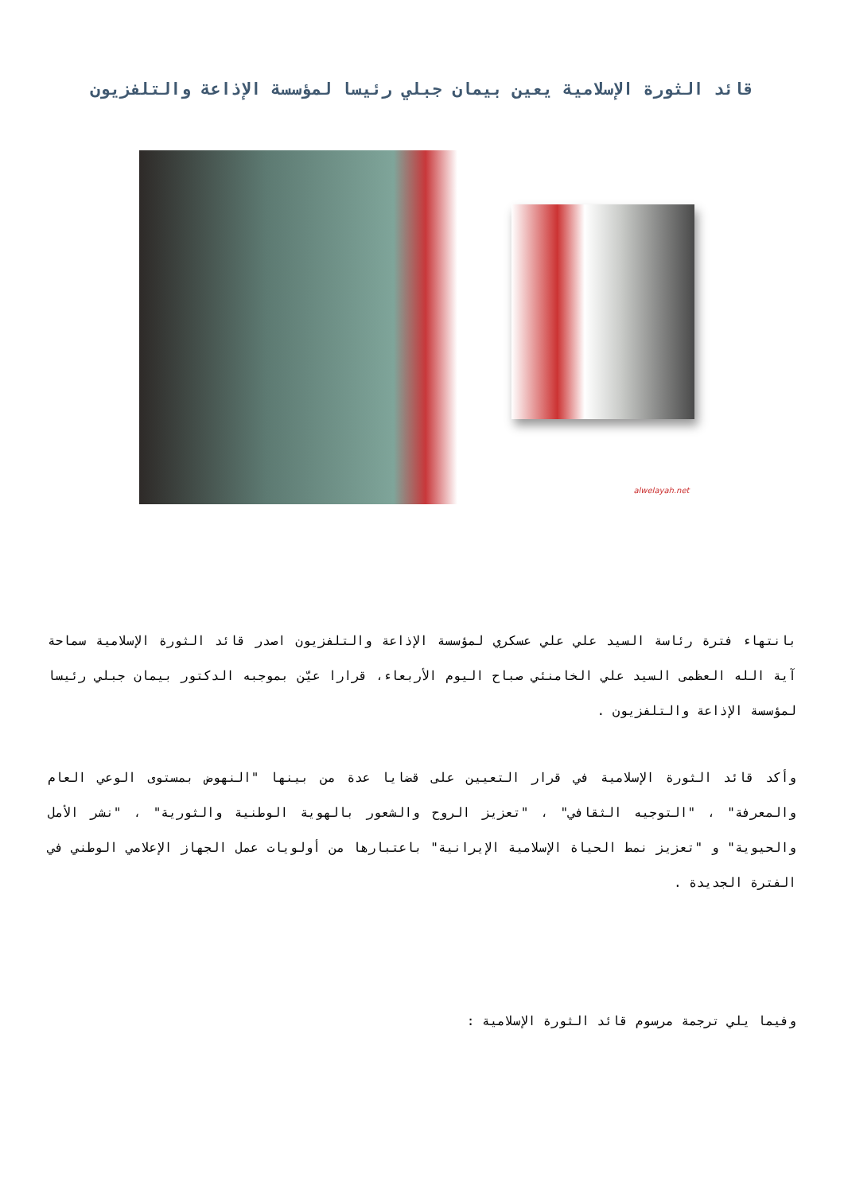قائد الثورة الإسلامية يعين بيمان جبلي رئيسا لمؤسسة الإذاعة والتلفزيون
alwelayah.net
بانتهاء فترة رئاسة السيد علي علي عسكري لمؤسسة الإذاعة والتلفزيون اصدر قائد الثورة الإسلامية سماحة آية الله العظمى السيد علي الخامنئي صباح اليوم الأربعاء، قرارا عيّن بموجبه الدكتور بيمان جبلي رئيسا لمؤسسة الإذاعة والتلفزيون .
وأكد قائد الثورة الإسلامية في قرار التعيين على قضايا عدة من بينها "النهوض بمستوى الوعي العام والمعرفة" ، "التوجيه الثقافي" ، "تعزيز الروح والشعور بالهوية الوطنية والثورية" ، "نشر الأمل والحيوية" و "تعزيز نمط الحياة الإسلامية الإيرانية" باعتبارها من أولويات عمل الجهاز الإعلامي الوطني في الفترة الجديدة .
وفيما يلي ترجمة مرسوم قائد الثورة الإسلامية :